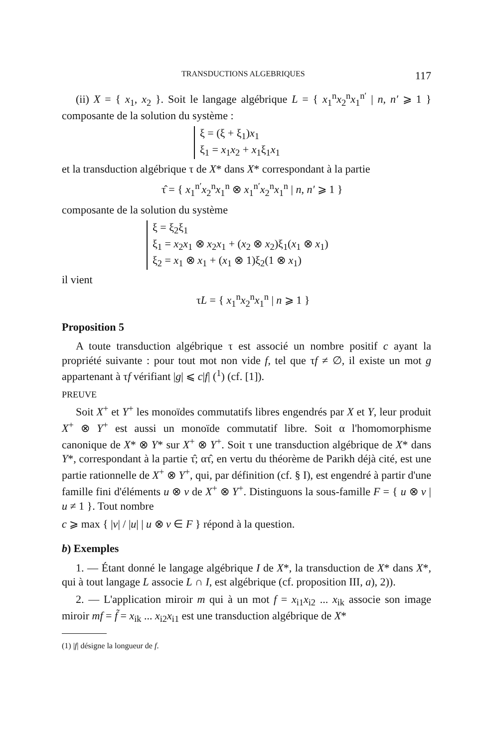TRANSDUCTIONS ALGEBRIQUES 117
(ii) X = { x<sub>1</sub>, x<sub>2</sub> }. Soit le langage algébrique L = { x<sub>1</sub><sup>n</sup>x<sub>2</sub><sup>n</sup>x<sub>1</sub><sup>n′</sup> | n, n′ ⩾ 1 } composante de la solution du système :
ξ = (ξ + ξ<sub>1</sub>)x<sub>1</sub>
ξ<sub>1</sub> = x<sub>1</sub>x<sub>2</sub> + x<sub>1</sub>ξ<sub>1</sub>x<sub>1</sub>
et la transduction algébrique τ de X* dans X* correspondant à la partie
τ̂ = { x<sub>1</sub><sup>n′</sup>x<sub>2</sub><sup>n</sup>x<sub>1</sub><sup>n</sup> ⊗ x<sub>1</sub><sup>n′</sup>x<sub>2</sub><sup>n</sup>x<sub>1</sub><sup>n</sup> | n, n′ ⩾ 1 }
composante de la solution du système
ξ = ξ<sub>2</sub>ξ<sub>1</sub>
ξ<sub>1</sub> = x<sub>2</sub>x<sub>1</sub> ⊗ x<sub>2</sub>x<sub>1</sub> + (x<sub>2</sub> ⊗ x<sub>2</sub>)ξ<sub>1</sub>(x<sub>1</sub> ⊗ x<sub>1</sub>)
ξ<sub>2</sub> = x<sub>1</sub> ⊗ x<sub>1</sub> + (x<sub>1</sub> ⊗ 1)ξ<sub>2</sub>(1 ⊗ x<sub>1</sub>)
il vient
τL = { x<sub>1</sub><sup>n</sup>x<sub>2</sub><sup>n</sup>x<sub>1</sub><sup>n</sup> | n ⩾ 1 }
Proposition 5
A toute transduction algébrique τ est associé un nombre positif c ayant la propriété suivante : pour tout mot non vide f, tel que τf ≠ ∅, il existe un mot g appartenant à τf vérifiant |g| ⩽ c|f| (<sup>1</sup>) (cf. [1]).
PREUVE
Soit X<sup>+</sup> et Y<sup>+</sup> les monoïdes commutatifs libres engendrés par X et Y, leur produit X<sup>+</sup> ⊗ Y<sup>+</sup> est aussi un monoïde commutatif libre. Soit α l'homomorphisme canonique de X* ⊗ Y* sur X<sup>+</sup> ⊗ Y<sup>+</sup>. Soit τ une transduction algébrique de X* dans Y*, correspondant à la partie τ̂; ατ̂, en vertu du théorème de Parikh déjà cité, est une partie rationnelle de X<sup>+</sup> ⊗ Y<sup>+</sup>, qui, par définition (cf. § I), est engendré à partir d'une famille fini d'éléments u ⊗ v de X<sup>+</sup> ⊗ Y<sup>+</sup>. Distinguons la sous-famille F = { u ⊗ v | u ≠ 1 }. Tout nombre
c ⩾ max { |v| / |u| | u ⊗ v ∈ F } répond à la question.
b) Exemples
1. — Étant donné le langage algébrique I de X*, la transduction de X* dans X*, qui à tout langage L associe L ∩ I, est algébrique (cf. proposition III, a), 2)).
2. — L'application miroir m qui à un mot f = x<sub>i1</sub>x<sub>i2</sub> ... x<sub>ik</sub> associe son image miroir mf = f̃ = x<sub>ik</sub> ... x<sub>i2</sub>x<sub>i1</sub> est une transduction algébrique de X*
(1) |f| désigne la longueur de f.